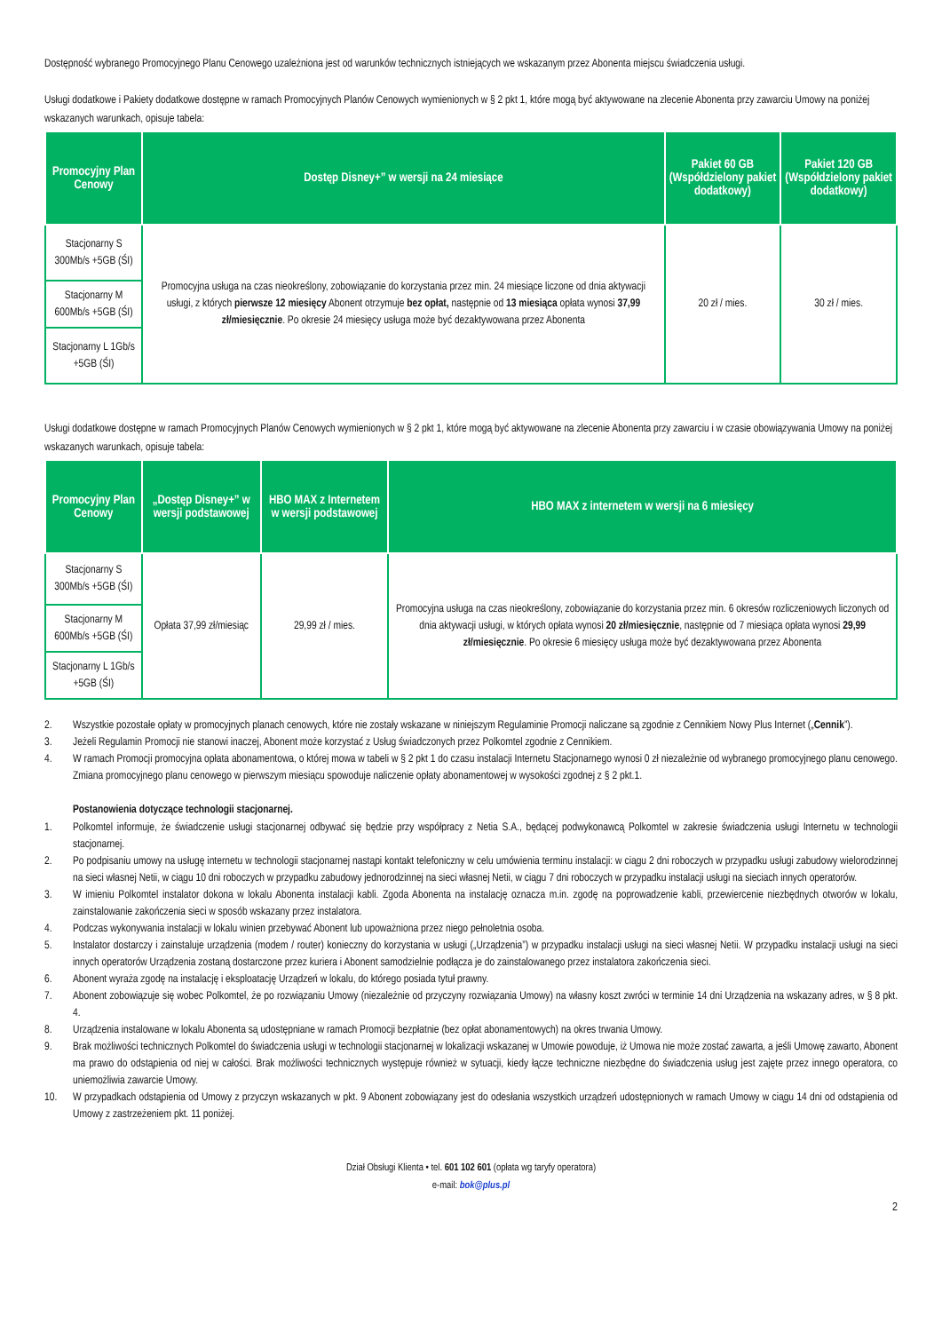Dostępność wybranego Promocyjnego Planu Cenowego uzależniona jest od warunków technicznych istniejących we wskazanym przez Abonenta miejscu świadczenia usługi.
Usługi dodatkowe i Pakiety dodatkowe dostępne w ramach Promocyjnych Planów Cenowych wymienionych w § 2 pkt 1, które mogą być aktywowane na zlecenie Abonenta przy zawarciu Umowy na poniżej wskazanych warunkach, opisuje tabela:
| Promocyjny Plan Cenowy | Dostęp Disney+” w wersji na 24 miesiące | Pakiet 60 GB (Współdzielony pakiet dodatkowy) | Pakiet 120 GB (Współdzielony pakiet dodatkowy) |
| --- | --- | --- | --- |
| Stacjonarny S 300Mb/s +5GB (ŚI) | Promocyjna usługa na czas nieokreślony, zobowiązanie do korzystania przez min. 24 miesiące liczone od dnia aktywacji usługi, z których pierwsze 12 miesięcy Abonent otrzymuje bez opłat, następnie od 13 miesiąca opłata wynosi 37,99 zł/miesięcznie . Po okresie 24 miesięcy usługa może być dezaktywowana przez Abonenta | 20 zł / mies. | 30 zł / mies. |
| Stacjonarny M 600Mb/s +5GB (ŚI) | | | |
| Stacjonarny L 1Gb/s +5GB (ŚI) | | | |
Usługi dodatkowe dostępne w ramach Promocyjnych Planów Cenowych wymienionych w § 2 pkt 1, które mogą być aktywowane na zlecenie Abonenta przy zawarciu i w czasie obowiązywania Umowy na poniżej wskazanych warunkach, opisuje tabela:
| Promocyjny Plan Cenowy | „Dostęp Disney+” w wersji podstawowej | HBO MAX z Internetem w wersji podstawowej | HBO MAX z internetem w wersji na 6 miesięcy |
| --- | --- | --- | --- |
| Stacjonarny S 300Mb/s +5GB (ŚI) | Opłata 37,99 zł/miesiąc | 29,99 zł / mies. | Promocyjna usługa na czas nieokreślony, zobowiązanie do korzystania przez min. 6 okresów rozliczeniowych liczonych od dnia aktywacji usługi, w których opłata wynosi 20 zł/miesięcznie , następnie od 7 miesiąca opłata wynosi 29,99 zł/miesięcznie . Po okresie 6 miesięcy usługa może być dezaktywowana przez Abonenta |
| Stacjonarny M 600Mb/s +5GB (ŚI) | | | |
| Stacjonarny L 1Gb/s +5GB (ŚI) | | | |
2. Wszystkie pozostałe opłaty w promocyjnych planach cenowych, które nie zostały wskazane w niniejszym Regulaminie Promocji naliczane są zgodnie z Cennikiem Nowy Plus Internet („Cennik”).
3. Jeżeli Regulamin Promocji nie stanowi inaczej, Abonent może korzystać z Usług świadczonych przez Polkomtel zgodnie z Cennikiem.
4. W ramach Promocji promocyjna opłata abonamentowa, o której mowa w tabeli w § 2 pkt 1 do czasu instalacji Internetu Stacjonarnego wynosi 0 zł niezależnie od wybranego promocyjnego planu cenowego.
Zmiana promocyjnego planu cenowego w pierwszym miesiącu spowoduje naliczenie opłaty abonamentowej w wysokości zgodnej z § 2 pkt.1.
Postanowienia dotyczące technologii stacjonarnej.
1. Polkomtel informuje, że świadczenie usługi stacjonarnej odbywać się będzie przy współpracy z Netia S.A., będącej podwykonawcą Polkomtel w zakresie świadczenia usługi Internetu w technologii stacjonarnej.
2. Po podpisaniu umowy na usługę internetu w technologii stacjonarnej nastąpi kontakt telefoniczny w celu umówienia terminu instalacji: w ciągu 2 dni roboczych w przypadku usługi zabudowy wielorodzinnej na sieci własnej Netii, w ciągu 10 dni roboczych w przypadku zabudowy jednorodzinnej na sieci własnej Netii, w ciągu 7 dni roboczych w przypadku instalacji usługi na sieciach innych operatorów.
3. W imieniu Polkomtel instalator dokona w lokalu Abonenta instalacji kabli. Zgoda Abonenta na instalację oznacza m.in. zgodę na poprowadzenie kabli, przewiercenie niezbędnych otworów w lokalu, zainstalowanie zakończenia sieci w sposób wskazany przez instalatora.
4. Podczas wykonywania instalacji w lokalu winien przebywać Abonent lub upoważniona przez niego pełnoletnia osoba.
5. Instalator dostarczy i zainstaluje urządzenia (modem / router) konieczny do korzystania w usługi („Urządzenia”) w przypadku instalacji usługi na sieci własnej Netii. W przypadku instalacji usługi na sieci innych operatorów Urządzenia zostaną dostarczone przez kuriera i Abonent samodzielnie podłącza je do zainstalowanego przez instalatora zakończenia sieci.
6. Abonent wyraża zgodę na instalację i eksploatację Urządzeń w lokalu, do którego posiada tytuł prawny.
7. Abonent zobowiązuje się wobec Polkomtel, że po rozwiązaniu Umowy (niezależnie od przyczyny rozwiązania Umowy) na własny koszt zwróci w terminie 14 dni Urządzenia na wskazany adres, w § 8 pkt. 4.
8. Urządzenia instalowane w lokalu Abonenta są udostępniane w ramach Promocji bezpłatnie (bez opłat abonamentowych) na okres trwania Umowy.
9. Brak możliwości technicznych Polkomtel do świadczenia usługi w technologii stacjonarnej w lokalizacji wskazanej w Umowie powoduje, iż Umowa nie może zostać zawarta, a jeśli Umowę zawarto, Abonent ma prawo do odstąpienia od niej w całości. Brak możliwości technicznych występuje również w sytuacji, kiedy łącze techniczne niezbędne do świadczenia usług jest zajęte przez innego operatora, co uniemożliwia zawarcie Umowy.
10. W przypadkach odstąpienia od Umowy z przyczyn wskazanych w pkt. 9 Abonent zobowiązany jest do odesłania wszystkich urządzeń udostępnionych w ramach Umowy w ciągu 14 dni od odstąpienia od Umowy z zastrzeżeniem pkt. 11 poniżej.
Dział Obsługi Klienta • tel. 601 102 601 (opłata wg taryfy operatora)
e-mail: bok@plus.pl
2